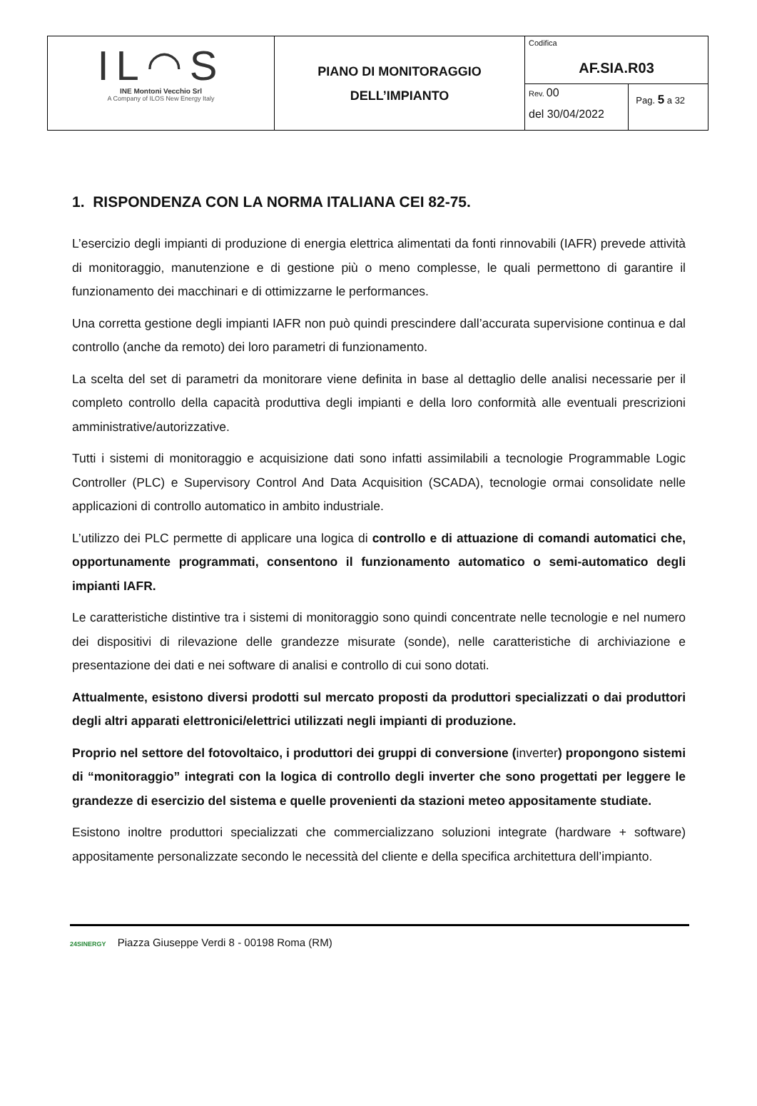| IL◠S INE Montoni Vecchio Srl A Company of ILOS New Energy Italy | PIANO DI MONITORAGGIO DELL’IMPIANTO | Codifica AF.SIA.R03 | |
| | | Rev. 00 del 30/04/2022 | Pag. 5 a 32 |
1. RISPONDENZA CON LA NORMA ITALIANA CEI 82-75.
L’esercizio degli impianti di produzione di energia elettrica alimentati da fonti rinnovabili (IAFR) prevede attività di monitoraggio, manutenzione e di gestione più o meno complesse, le quali permettono di garantire il funzionamento dei macchinari e di ottimizzarne le performances.
Una corretta gestione degli impianti IAFR non può quindi prescindere dall’accurata supervisione continua e dal controllo (anche da remoto) dei loro parametri di funzionamento.
La scelta del set di parametri da monitorare viene definita in base al dettaglio delle analisi necessarie per il completo controllo della capacità produttiva degli impianti e della loro conformità alle eventuali prescrizioni amministrative/autorizzative.
Tutti i sistemi di monitoraggio e acquisizione dati sono infatti assimilabili a tecnologie Programmable Logic Controller (PLC) e Supervisory Control And Data Acquisition (SCADA), tecnologie ormai consolidate nelle applicazioni di controllo automatico in ambito industriale.
L’utilizzo dei PLC permette di applicare una logica di controllo e di attuazione di comandi automatici che, opportunamente programmati, consentono il funzionamento automatico o semi-automatico degli impianti IAFR.
Le caratteristiche distintive tra i sistemi di monitoraggio sono quindi concentrate nelle tecnologie e nel numero dei dispositivi di rilevazione delle grandezze misurate (sonde), nelle caratteristiche di archiviazione e presentazione dei dati e nei software di analisi e controllo di cui sono dotati.
Attualmente, esistono diversi prodotti sul mercato proposti da produttori specializzati o dai produttori degli altri apparati elettronici/elettrici utilizzati negli impianti di produzione.
Proprio nel settore del fotovoltaico, i produttori dei gruppi di conversione (inverter) propongono sistemi di “monitoraggio” integrati con la logica di controllo degli inverter che sono progettati per leggere le grandezze di esercizio del sistema e quelle provenienti da stazioni meteo appositamente studiate.
Esistono inoltre produttori specializzati che commercializzano soluzioni integrate (hardware + software) appositamente personalizzate secondo le necessità del cliente e della specifica architettura dell’impianto.
24SINERGY Piazza Giuseppe Verdi 8 - 00198 Roma (RM)